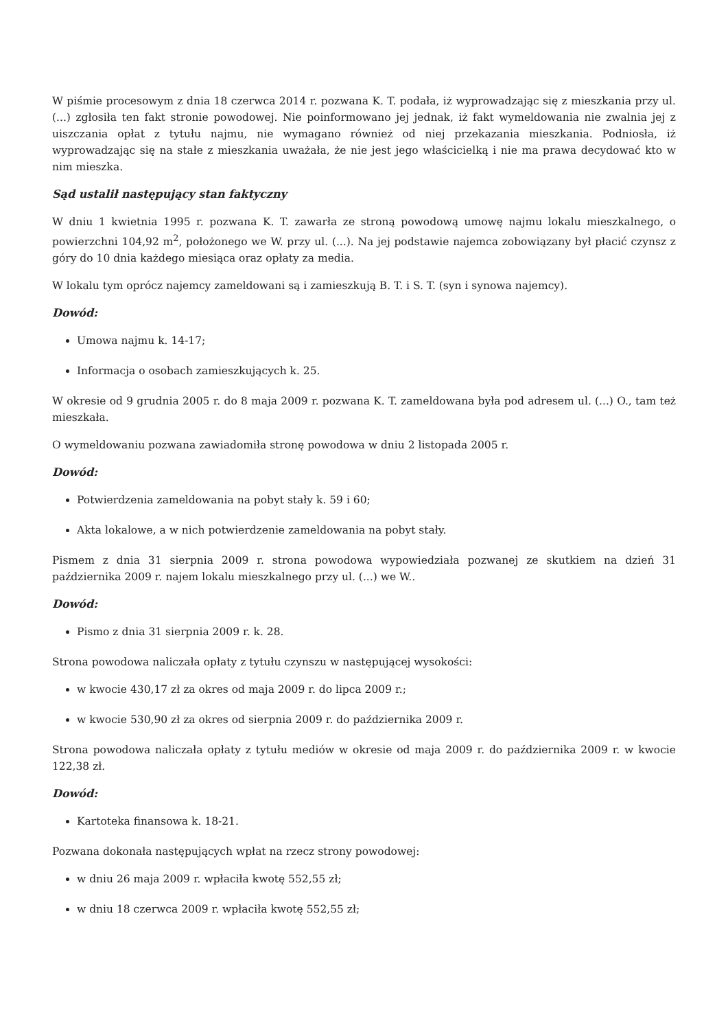W piśmie procesowym z dnia 18 czerwca 2014 r. pozwana K. T. podała, iż wyprowadzając się z mieszkania przy ul. (...) zgłosiła ten fakt stronie powodowej. Nie poinformowano jej jednak, iż fakt wymeldowania nie zwalnia jej z uiszczania opłat z tytułu najmu, nie wymagano również od niej przekazania mieszkania. Podniosła, iż wyprowadzając się na stałe z mieszkania uważała, że nie jest jego właścicielką i nie ma prawa decydować kto w nim mieszka.
Sąd ustalił następujący stan faktyczny
W dniu 1 kwietnia 1995 r. pozwana K. T. zawarła ze stroną powodową umowę najmu lokalu mieszkalnego, o powierzchni 104,92 m<sup>2</sup>, położonego we W. przy ul. (...). Na jej podstawie najemca zobowiązany był płacić czynsz z góry do 10 dnia każdego miesiąca oraz opłaty za media.
W lokalu tym oprócz najemcy zameldowani są i zamieszkują B. T. i S. T. (syn i synowa najemcy).
Dowód:
Umowa najmu k. 14-17;
Informacja o osobach zamieszkujących k. 25.
W okresie od 9 grudnia 2005 r. do 8 maja 2009 r. pozwana K. T. zameldowana była pod adresem ul. (...) O., tam też mieszkała.
O wymeldowaniu pozwana zawiadomiła stronę powodowa w dniu 2 listopada 2005 r.
Dowód:
Potwierdzenia zameldowania na pobyt stały k. 59 i 60;
Akta lokalowe, a w nich potwierdzenie zameldowania na pobyt stały.
Pismem z dnia 31 sierpnia 2009 r. strona powodowa wypowiedziała pozwanej ze skutkiem na dzień 31 października 2009 r. najem lokalu mieszkalnego przy ul. (...) we W..
Dowód:
Pismo z dnia 31 sierpnia 2009 r. k. 28.
Strona powodowa naliczała opłaty z tytułu czynszu w następującej wysokości:
w kwocie 430,17 zł za okres od maja 2009 r. do lipca 2009 r.;
w kwocie 530,90 zł za okres od sierpnia 2009 r. do października 2009 r.
Strona powodowa naliczała opłaty z tytułu mediów w okresie od maja 2009 r. do października 2009 r. w kwocie 122,38 zł.
Dowód:
Kartoteka finansowa k. 18-21.
Pozwana dokonała następujących wpłat na rzecz strony powodowej:
w dniu 26 maja 2009 r. wpłaciła kwotę 552,55 zł;
w dniu 18 czerwca 2009 r. wpłaciła kwotę 552,55 zł;